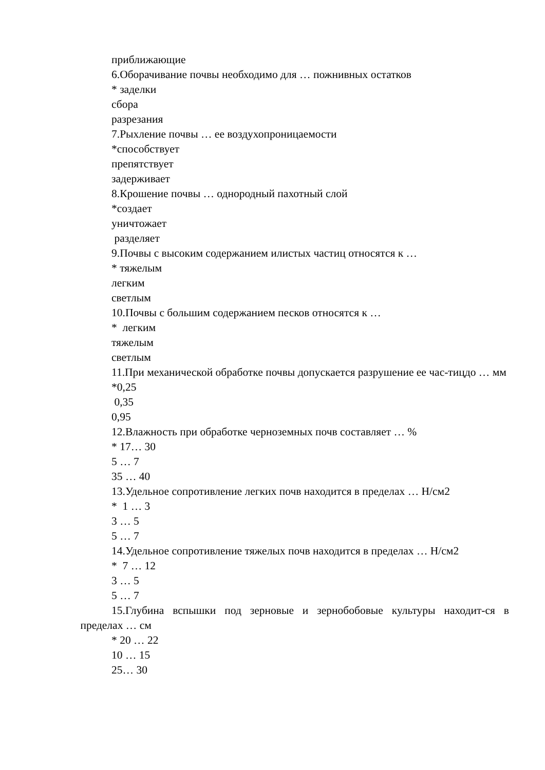приближающие
6.Оборачивание почвы необходимо для … пожнивных остатков
* заделки
сбора
разрезания
7.Рыхление почвы … ее воздухопроницаемости
*способствует
препятствует
задерживает
8.Крошение почвы … однородный пахотный слой
*создает
уничтожает
разделяет
9.Почвы с высоким содержанием илистых частиц относятся к …
* тяжелым
легким
светлым
10.Почвы с большим содержанием песков относятся к …
* легким
тяжелым
светлым
11.При механической обработке почвы допускается разрушение ее час-тицдо … мм
*0,25
0,35
0,95
12.Влажность при обработке черноземных почв составляет … %
* 17… 30
5 … 7
35 … 40
13.Удельное сопротивление легких почв находится в пределах … Н/см2
* 1 … 3
3 … 5
5 … 7
14.Удельное сопротивление тяжелых почв находится в пределах … Н/см2
* 7 … 12
3 … 5
5 … 7
15.Глубина вспышки под зерновые и зернобобовые культуры находит-ся в пределах … см
* 20 … 22
10 … 15
25… 30